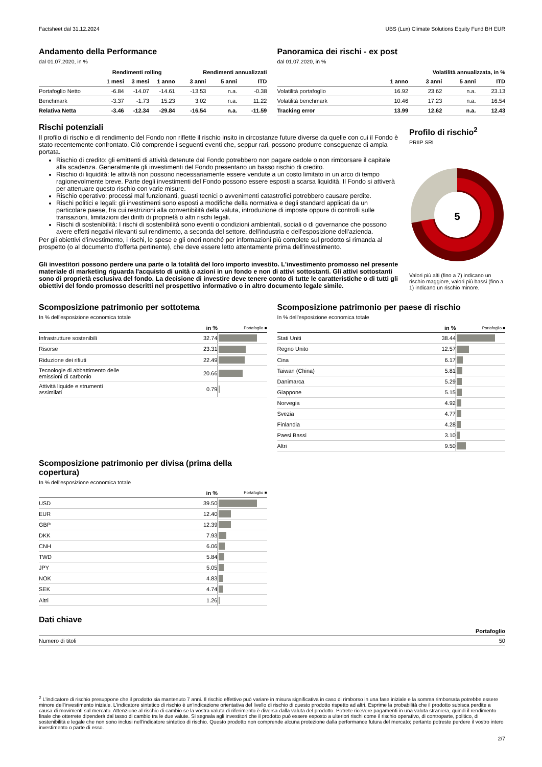Factsheet dal 31.12.2024 UBS (Lux) Climate Solutions Equity Fund BH EUR
Andamento della Performance
dal 01.07.2020, in %
| | Rendimenti rolling | | | Rendimenti annualizzati | | |
| --- | --- | --- | --- | --- | --- | --- |
| | 1 mesi | 3 mesi | 1 anno | 3 anni | 5 anni | ITD |
| Portafoglio Netto | -6.84 | -14.07 | -14.61 | -13.53 | n.a. | -0.38 |
| Benchmark | -3.37 | -1.73 | 15.23 | 3.02 | n.a. | 11.22 |
| Relativa Netta | -3.46 | -12.34 | -29.84 | -16.54 | n.a. | -11.59 |
Panoramica dei rischi - ex post
dal 01.07.2020, in %
| | Volatilità annualizzata, in % | | | |
| --- | --- | --- | --- | --- |
| | 1 anno | 3 anni | 5 anni | ITD |
| Volatilità portafoglio | 16.92 | 23.62 | n.a. | 23.13 |
| Volatilità benchmark | 10.46 | 17.23 | n.a. | 16.54 |
| Tracking error | 13.99 | 12.62 | n.a. | 12.43 |
Rischi potenziali
Il profilo di rischio e di rendimento del Fondo non riflette il rischio insito in circostanze future diverse da quelle con cui il Fondo è stato recentemente confrontato. Ciò comprende i seguenti eventi che, seppur rari, possono produrre conseguenze di ampia portata.
Rischio di credito: gli emittenti di attività detenute dal Fondo potrebbero non pagare cedole o non rimborsare il capitale alla scadenza. Generalmente gli investimenti del Fondo presentano un basso rischio di credito.
Rischio di liquidità: le attività non possono necessariamente essere vendute a un costo limitato in un arco di tempo ragionevolmente breve. Parte degli investimenti del Fondo possono essere esposti a scarsa liquidità. Il Fondo si attiverà per attenuare questo rischio con varie misure.
Rischio operativo: processi mal funzionanti, guasti tecnici o avvenimenti catastrofici potrebbero causare perdite.
Rischi politici e legali: gli investimenti sono esposti a modifiche della normativa e degli standard applicati da un particolare paese, fra cui restrizioni alla convertibilità della valuta, introduzione di imposte oppure di controlli sulle transazioni, limitazioni dei diritti di proprietà o altri rischi legali.
Rischi di sostenibilità: I rischi di sostenibilità sono eventi o condizioni ambientali, sociali o di governance che possono avere effetti negativi rilevanti sul rendimento, a seconda del settore, dell'industria e dell'esposizione dell'azienda.
Per gli obiettivi d'investimento, i rischi, le spese e gli oneri nonché per informazioni più complete sul prodotto si rimanda al prospetto (o al documento d'offerta pertinente), che deve essere letto attentamente prima dell'investimento.
Gli investitori possono perdere una parte o la totalità del loro importo investito. L'investimento promosso nel presente materiale di marketing riguarda l'acquisto di unità o azioni in un fondo e non di attivi sottostanti. Gli attivi sottostanti sono di proprietà esclusiva del fondo. La decisione di investire deve tenere conto di tutte le caratteristiche o di tutti gli obiettivi del fondo promosso descritti nel prospettivo informativo o in altro documento legale simile.
Profilo di rischio<sup>2</sup>
PRIIP SRI
5
Valori più alti (fino a 7) indicano un rischio maggiore, valori più bassi (fino a 1) indicano un rischio minore.
Scomposizione patrimonio per sottotema
In % dell'esposizione economica totale
| | in % | Portafoglio ■ |
| --- | --- | --- |
| Infrastrutture sostenibili | 32.74 | |
| Risorse | 23.31 | |
| Riduzione dei rifiuti | 22.49 | |
| Tecnologie di abbattimento delle emissioni di carbonio | 20.66 | |
| Attività liquide e strumenti assimilati | 0.79 | |
Scomposizione patrimonio per divisa (prima della copertura)
In % dell'esposizione economica totale
| | in % | Portafoglio ■ |
| --- | --- | --- |
| USD | 39.50 | |
| EUR | 12.40 | |
| GBP | 12.39 | |
| DKK | 7.93 | |
| CNH | 6.06 | |
| TWD | 5.84 | |
| JPY | 5.05 | |
| NOK | 4.83 | |
| SEK | 4.74 | |
| Altri | 1.26 | |
Scomposizione patrimonio per paese di rischio
In % dell'esposizione economica totale
| | in % | Portafoglio ■ |
| --- | --- | --- |
| Stati Uniti | 38.44 | |
| Regno Unito | 12.57 | |
| Cina | 6.17 | |
| Taiwan (China) | 5.81 | |
| Danimarca | 5.29 | |
| Giappone | 5.15 | |
| Norvegia | 4.92 | |
| Svezia | 4.77 | |
| Finlandia | 4.28 | |
| Paesi Bassi | 3.10 | |
| Altri | 9.50 | |
Dati chiave
| | Portafoglio |
| --- | --- |
| Numero di titoli | 50 |
<sup>2</sup> L'indicatore di rischio presuppone che il prodotto sia mantenuto 7 anni. Il rischio effettivo può variare in misura significativa in caso di rimborso in una fase iniziale e la somma rimborsata potrebbe essere minore dell'investimento iniziale. L'indicatore sintetico di rischio è un'indicazione orientativa del livello di rischio di questo prodotto rispetto ad altri. Esprime la probabilità che il prodotto subisca perdite a causa di movimenti sul mercato. Attenzione al rischio di cambio se la vostra valuta di riferimento è diversa dalla valuta del prodotto. Potrete ricevere pagamenti in una valuta straniera, quindi il rendimento finale che otterrete dipenderà dal tasso di cambio tra le due valute. Si segnala agli investitori che il prodotto può essere esposto a ulteriori rischi come il rischio operativo, di controparte, politico, di sostenibilità e legale che non sono inclusi nell'indicatore sintetico di rischio. Questo prodotto non comprende alcuna protezione dalla performance futura del mercato; pertanto potreste perdere il vostro intero investimento o parte di esso.
2/7